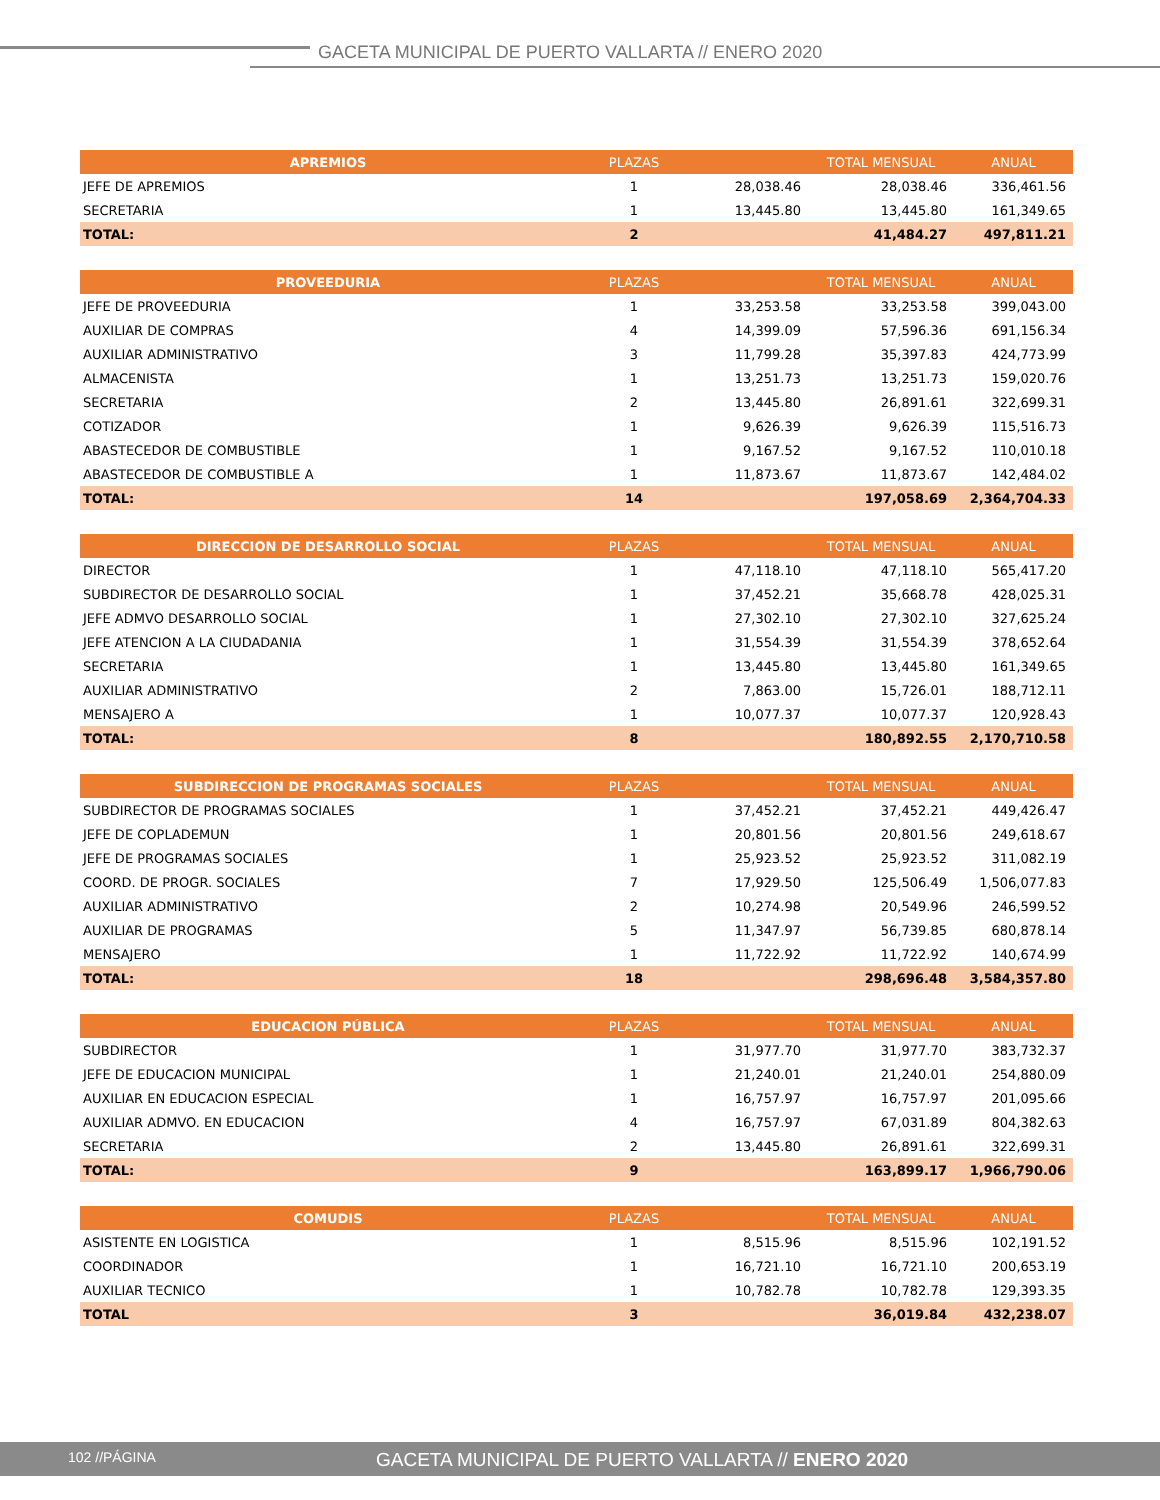GACETA MUNICIPAL DE PUERTO VALLARTA // ENERO 2020
| APREMIOS | PLAZAS | | TOTAL MENSUAL | ANUAL |
| --- | --- | --- | --- | --- |
| JEFE DE APREMIOS | 1 | 28,038.46 | 28,038.46 | 336,461.56 |
| SECRETARIA | 1 | 13,445.80 | 13,445.80 | 161,349.65 |
| TOTAL: | 2 | | 41,484.27 | 497,811.21 |
| PROVEEDURIA | PLAZAS | | TOTAL MENSUAL | ANUAL |
| --- | --- | --- | --- | --- |
| JEFE DE PROVEEDURIA | 1 | 33,253.58 | 33,253.58 | 399,043.00 |
| AUXILIAR DE COMPRAS | 4 | 14,399.09 | 57,596.36 | 691,156.34 |
| AUXILIAR ADMINISTRATIVO | 3 | 11,799.28 | 35,397.83 | 424,773.99 |
| ALMACENISTA | 1 | 13,251.73 | 13,251.73 | 159,020.76 |
| SECRETARIA | 2 | 13,445.80 | 26,891.61 | 322,699.31 |
| COTIZADOR | 1 | 9,626.39 | 9,626.39 | 115,516.73 |
| ABASTECEDOR DE COMBUSTIBLE | 1 | 9,167.52 | 9,167.52 | 110,010.18 |
| ABASTECEDOR DE COMBUSTIBLE A | 1 | 11,873.67 | 11,873.67 | 142,484.02 |
| TOTAL: | 14 | | 197,058.69 | 2,364,704.33 |
| DIRECCION DE DESARROLLO SOCIAL | PLAZAS | | TOTAL MENSUAL | ANUAL |
| --- | --- | --- | --- | --- |
| DIRECTOR | 1 | 47,118.10 | 47,118.10 | 565,417.20 |
| SUBDIRECTOR DE DESARROLLO SOCIAL | 1 | 37,452.21 | 35,668.78 | 428,025.31 |
| JEFE ADMVO DESARROLLO SOCIAL | 1 | 27,302.10 | 27,302.10 | 327,625.24 |
| JEFE ATENCION A LA CIUDADANIA | 1 | 31,554.39 | 31,554.39 | 378,652.64 |
| SECRETARIA | 1 | 13,445.80 | 13,445.80 | 161,349.65 |
| AUXILIAR ADMINISTRATIVO | 2 | 7,863.00 | 15,726.01 | 188,712.11 |
| MENSAJERO A | 1 | 10,077.37 | 10,077.37 | 120,928.43 |
| TOTAL: | 8 | | 180,892.55 | 2,170,710.58 |
| SUBDIRECCION DE PROGRAMAS SOCIALES | PLAZAS | | TOTAL MENSUAL | ANUAL |
| --- | --- | --- | --- | --- |
| SUBDIRECTOR DE PROGRAMAS SOCIALES | 1 | 37,452.21 | 37,452.21 | 449,426.47 |
| JEFE DE COPLADEMUN | 1 | 20,801.56 | 20,801.56 | 249,618.67 |
| JEFE DE PROGRAMAS SOCIALES | 1 | 25,923.52 | 25,923.52 | 311,082.19 |
| COORD. DE PROGR. SOCIALES | 7 | 17,929.50 | 125,506.49 | 1,506,077.83 |
| AUXILIAR ADMINISTRATIVO | 2 | 10,274.98 | 20,549.96 | 246,599.52 |
| AUXILIAR DE PROGRAMAS | 5 | 11,347.97 | 56,739.85 | 680,878.14 |
| MENSAJERO | 1 | 11,722.92 | 11,722.92 | 140,674.99 |
| TOTAL: | 18 | | 298,696.48 | 3,584,357.80 |
| EDUCACION PÚBLICA | PLAZAS | | TOTAL MENSUAL | ANUAL |
| --- | --- | --- | --- | --- |
| SUBDIRECTOR | 1 | 31,977.70 | 31,977.70 | 383,732.37 |
| JEFE DE EDUCACION MUNICIPAL | 1 | 21,240.01 | 21,240.01 | 254,880.09 |
| AUXILIAR EN EDUCACION ESPECIAL | 1 | 16,757.97 | 16,757.97 | 201,095.66 |
| AUXILIAR ADMVO. EN EDUCACION | 4 | 16,757.97 | 67,031.89 | 804,382.63 |
| SECRETARIA | 2 | 13,445.80 | 26,891.61 | 322,699.31 |
| TOTAL: | 9 | | 163,899.17 | 1,966,790.06 |
| COMUDIS | PLAZAS | | TOTAL MENSUAL | ANUAL |
| --- | --- | --- | --- | --- |
| ASISTENTE EN LOGISTICA | 1 | 8,515.96 | 8,515.96 | 102,191.52 |
| COORDINADOR | 1 | 16,721.10 | 16,721.10 | 200,653.19 |
| AUXILIAR TECNICO | 1 | 10,782.78 | 10,782.78 | 129,393.35 |
| TOTAL | 3 | | 36,019.84 | 432,238.07 |
102 //PÁGINA GACETA MUNICIPAL DE PUERTO VALLARTA // ENERO 2020